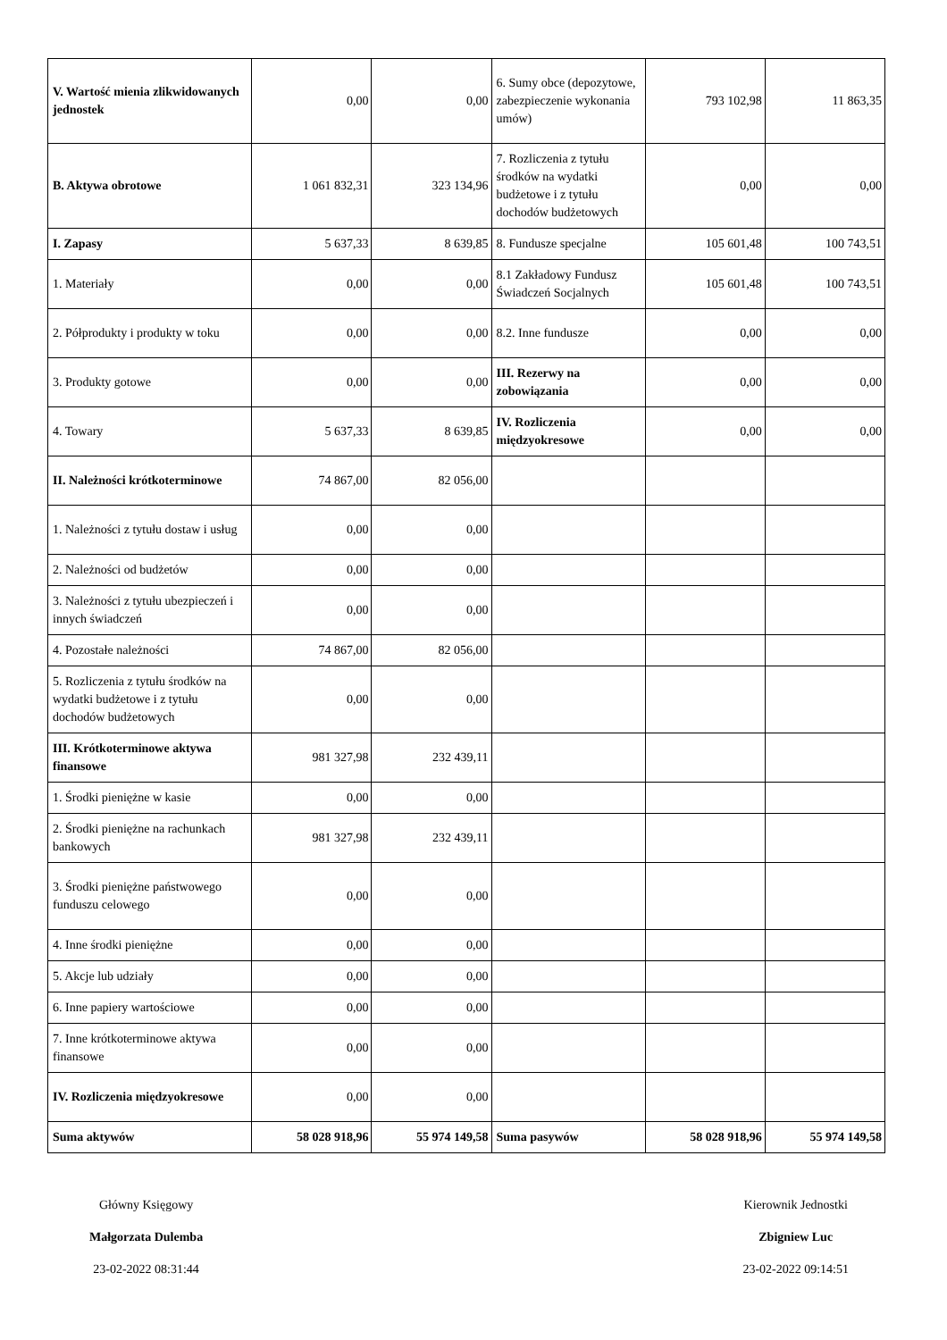| V. Wartość mienia zlikwidowanych jednostek | 0,00 | 0,00 | 6. Sumy obce (depozytowe, zabezpieczenie wykonania umów) | 793 102,98 | 11 863,35 |
| B. Aktywa obrotowe | 1 061 832,31 | 323 134,96 | 7. Rozliczenia z tytułu środków na wydatki budżetowe i z tytułu dochodów budżetowych | 0,00 | 0,00 |
| I. Zapasy | 5 637,33 | 8 639,85 | 8. Fundusze specjalne | 105 601,48 | 100 743,51 |
| 1. Materiały | 0,00 | 0,00 | 8.1 Zakładowy Fundusz Świadczeń Socjalnych | 105 601,48 | 100 743,51 |
| 2. Półprodukty i produkty w toku | 0,00 | 0,00 | 8.2. Inne fundusze | 0,00 | 0,00 |
| 3. Produkty gotowe | 0,00 | 0,00 | III. Rezerwy na zobowiązania | 0,00 | 0,00 |
| 4. Towary | 5 637,33 | 8 639,85 | IV. Rozliczenia międzyokresowe | 0,00 | 0,00 |
| II. Należności krótkoterminowe | 74 867,00 | 82 056,00 | | | |
| 1. Należności z tytułu dostaw i usług | 0,00 | 0,00 | | | |
| 2. Należności od budżetów | 0,00 | 0,00 | | | |
| 3. Należności z tytułu ubezpieczeń i innych świadczeń | 0,00 | 0,00 | | | |
| 4. Pozostałe należności | 74 867,00 | 82 056,00 | | | |
| 5. Rozliczenia z tytułu środków na wydatki budżetowe i z tytułu dochodów budżetowych | 0,00 | 0,00 | | | |
| III. Krótkoterminowe aktywa finansowe | 981 327,98 | 232 439,11 | | | |
| 1. Środki pieniężne w kasie | 0,00 | 0,00 | | | |
| 2. Środki pieniężne na rachunkach bankowych | 981 327,98 | 232 439,11 | | | |
| 3. Środki pieniężne państwowego funduszu celowego | 0,00 | 0,00 | | | |
| 4. Inne środki pieniężne | 0,00 | 0,00 | | | |
| 5. Akcje lub udziały | 0,00 | 0,00 | | | |
| 6. Inne papiery wartościowe | 0,00 | 0,00 | | | |
| 7. Inne krótkoterminowe aktywa finansowe | 0,00 | 0,00 | | | |
| IV. Rozliczenia międzyokresowe | 0,00 | 0,00 | | | |
| Suma aktywów | 58 028 918,96 | 55 974 149,58 | Suma pasywów | 58 028 918,96 | 55 974 149,58 |
Główny Księgowy
Małgorzata Dulemba
23-02-2022 08:31:44
Kierownik Jednostki
Zbigniew Luc
23-02-2022 09:14:51